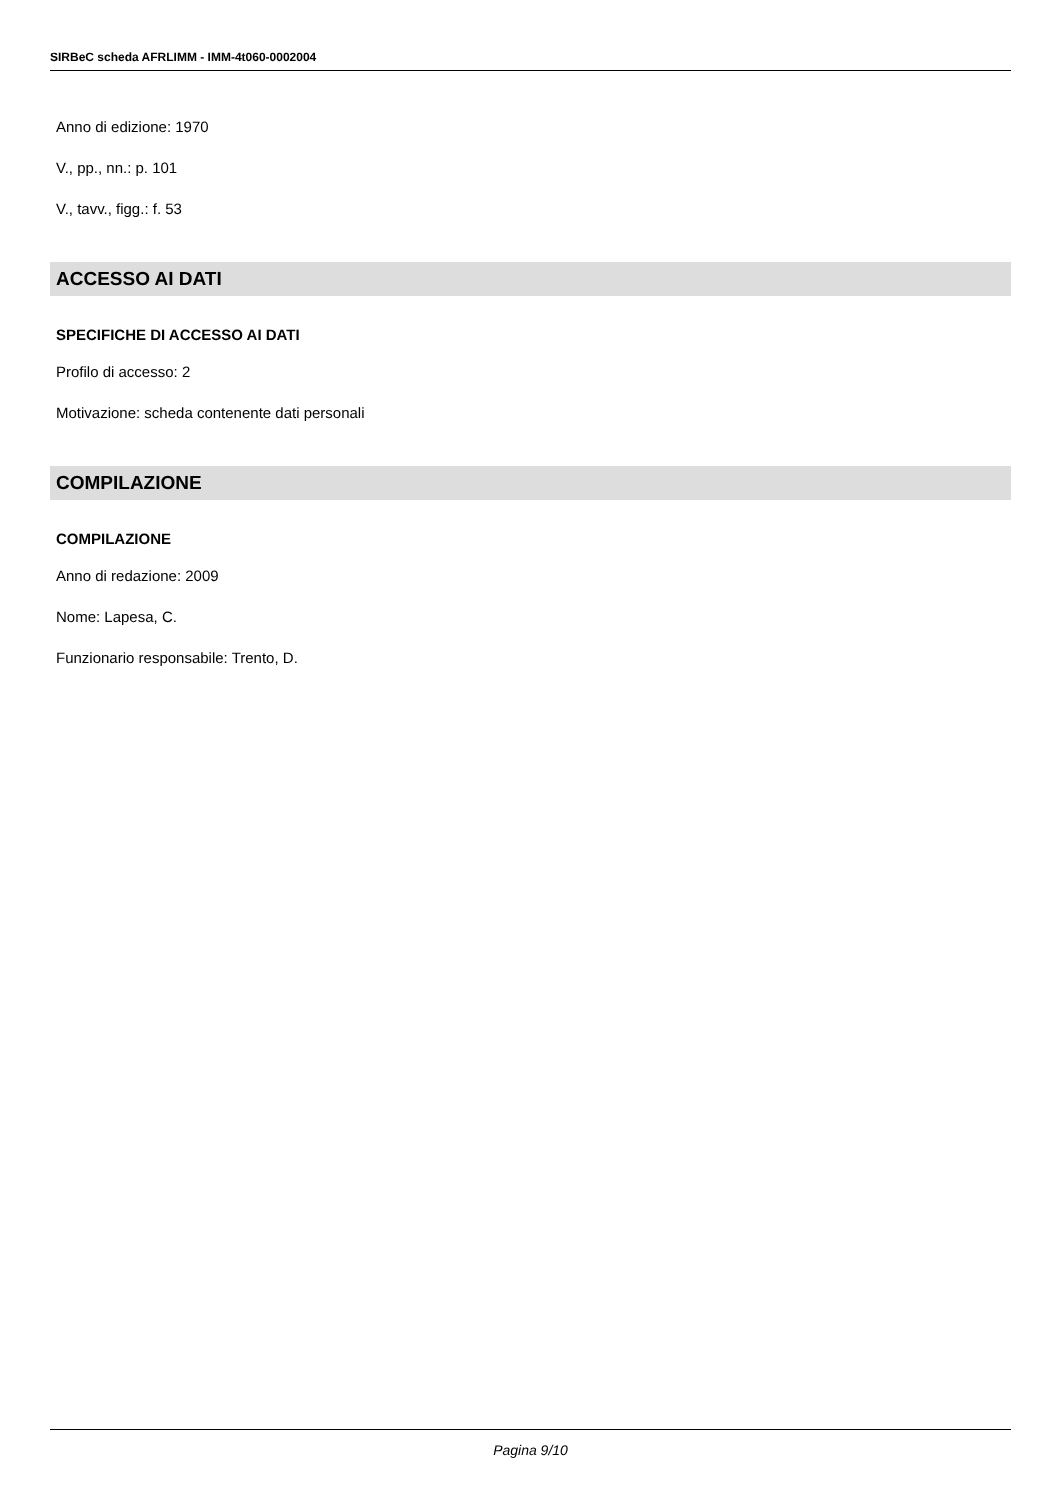SIRBeC scheda AFRLIMM - IMM-4t060-0002004
Anno di edizione: 1970
V., pp., nn.: p. 101
V., tavv., figg.: f. 53
ACCESSO AI DATI
SPECIFICHE DI ACCESSO AI DATI
Profilo di accesso: 2
Motivazione: scheda contenente dati personali
COMPILAZIONE
COMPILAZIONE
Anno di redazione: 2009
Nome: Lapesa, C.
Funzionario responsabile: Trento, D.
Pagina 9/10